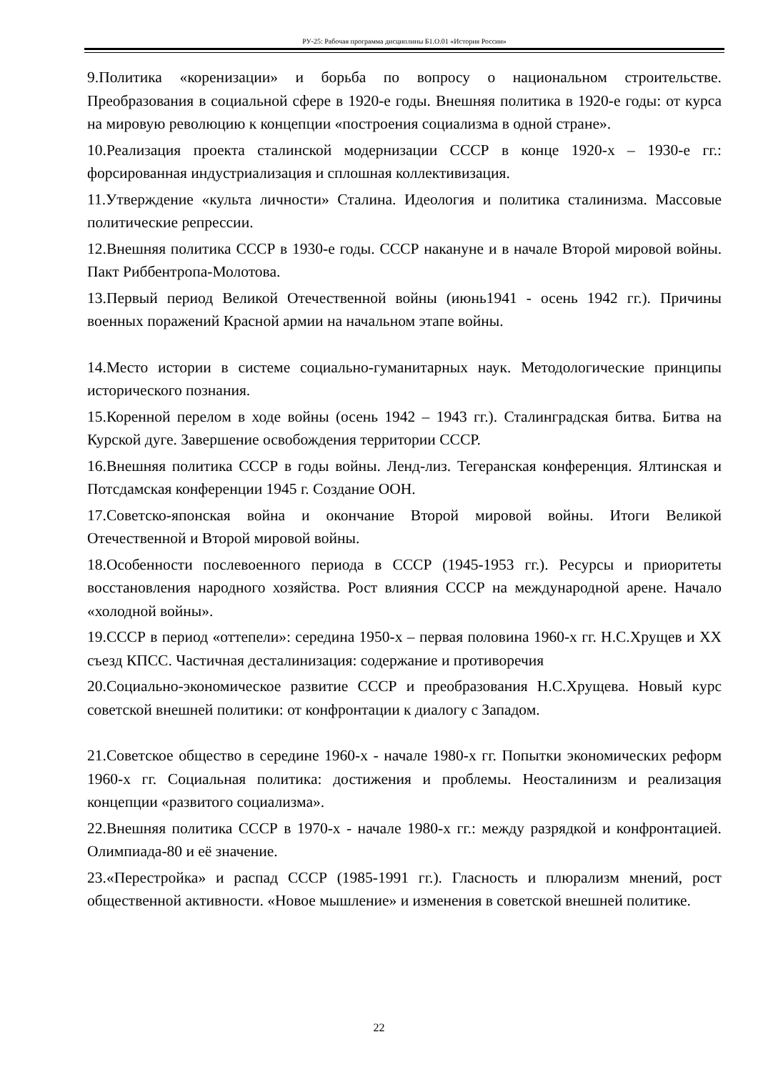РУ-25: Рабочая программа дисциплины Б1.О.01 «История России»
9.Политика «коренизации» и борьба по вопросу о национальном строительстве. Преобразования в социальной сфере в 1920-е годы. Внешняя политика в 1920-е годы: от курса на мировую революцию к концепции «построения социализма в одной стране».
10.Реализация проекта сталинской модернизации СССР в конце 1920-х – 1930-е гг.: форсированная индустриализация и сплошная коллективизация.
11.Утверждение «культа личности» Сталина. Идеология и политика сталинизма. Массовые политические репрессии.
12.Внешняя политика СССР в 1930-е годы. СССР накануне и в начале Второй мировой войны. Пакт Риббентропа-Молотова.
13.Первый период Великой Отечественной войны (июнь1941 - осень 1942 гг.). Причины военных поражений Красной армии на начальном этапе войны.
14.Место истории в системе социально-гуманитарных наук. Методологические принципы исторического познания.
15.Коренной перелом в ходе войны (осень 1942 – 1943 гг.). Сталинградская битва. Битва на Курской дуге. Завершение освобождения территории СССР.
16.Внешняя политика СССР в годы войны. Ленд-лиз. Тегеранская конференция. Ялтинская и Потсдамская конференции 1945 г. Создание ООН.
17.Советско-японская война и окончание Второй мировой войны. Итоги Великой Отечественной и Второй мировой войны.
18.Особенности послевоенного периода в СССР (1945-1953 гг.). Ресурсы и приоритеты восстановления народного хозяйства. Рост влияния СССР на международной арене. Начало «холодной войны».
19.СССР в период «оттепели»: середина 1950-х – первая половина 1960-х гг. Н.С.Хрущев и XX съезд КПСС. Частичная десталинизация: содержание и противоречия
20.Социально-экономическое развитие СССР и преобразования Н.С.Хрущева. Новый курс советской внешней политики: от конфронтации к диалогу с Западом.
21.Советское общество в середине 1960-х - начале 1980-х гг. Попытки экономических реформ 1960-х гг. Социальная политика: достижения и проблемы. Неосталинизм и реализация концепции «развитого социализма».
22.Внешняя политика СССР в 1970-х - начале 1980-х гг.: между разрядкой и конфронтацией. Олимпиада-80 и её значение.
23.«Перестройка» и распад СССР (1985-1991 гг.). Гласность и плюрализм мнений, рост общественной активности. «Новое мышление» и изменения в советской внешней политике.
22